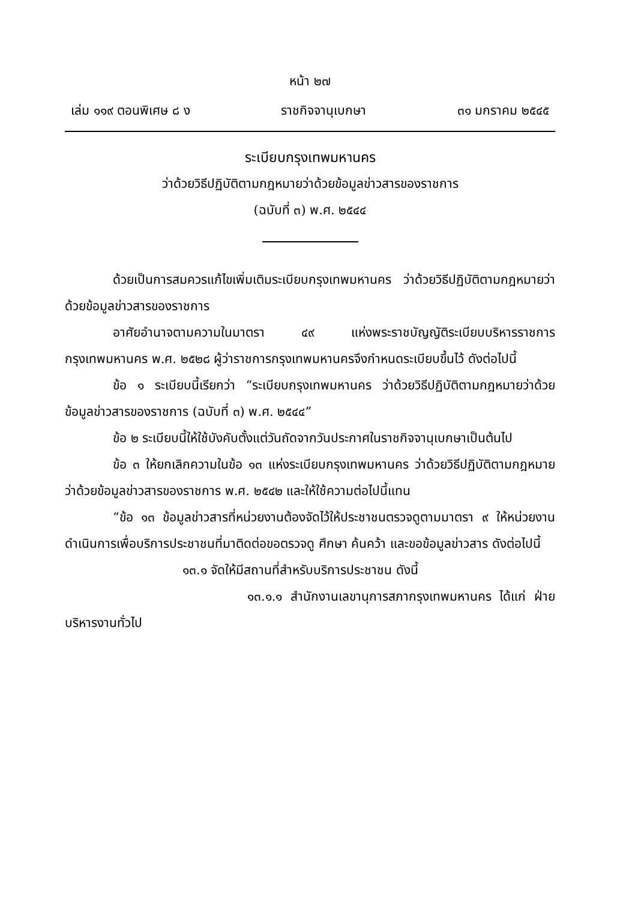หน้า ๒๗
เล่ม ๑๑๙ ตอนพิเศษ ๘ ง ราชกิจจานุเบกษา ๓๑ มกราคม ๒๕๔๕
ระเบียบกรุงเทพมหานคร
ว่าด้วยวิธีปฏิบัติตามกฎหมายว่าด้วยข้อมูลข่าวสารของราชการ
(ฉบับที่ ๓) พ.ศ. ๒๕๔๔
ด้วยเป็นการสมควรแก้ไขเพิ่มเติมระเบียบกรุงเทพมหานคร ว่าด้วยวิธีปฏิบัติตามกฎหมายว่าด้วยข้อมูลข่าวสารของราชการ
อาศัยอำนาจตามความในมาตรา ๔๙ แห่งพระราชบัญญัติระเบียบบริหารราชการกรุงเทพมหานคร พ.ศ. ๒๕๒๘ ผู้ว่าราชการกรุงเทพมหานครจึงกำหนดระเบียบขึ้นไว้ ดังต่อไปนี้
ข้อ ๑ ระเบียบนี้เรียกว่า “ระเบียบกรุงเทพมหานคร ว่าด้วยวิธีปฏิบัติตามกฎหมายว่าด้วยข้อมูลข่าวสารของราชการ (ฉบับที่ ๓) พ.ศ. ๒๕๔๔”
ข้อ ๒ ระเบียบนี้ให้ใช้บังคับตั้งแต่วันถัดจากวันประกาศในราชกิจจานุเบกษาเป็นต้นไป
ข้อ ๓ ให้ยกเลิกความในข้อ ๑๓ แห่งระเบียบกรุงเทพมหานคร ว่าด้วยวิธีปฏิบัติตามกฎหมายว่าด้วยข้อมูลข่าวสารของราชการ พ.ศ. ๒๕๔๒ และให้ใช้ความต่อไปนี้แทน
“ข้อ ๑๓ ข้อมูลข่าวสารที่หน่วยงานต้องจัดไว้ให้ประชาชนตรวจดูตามมาตรา ๙ ให้หน่วยงานดำเนินการเพื่อบริการประชาชนที่มาติดต่อขอตรวจดู ศึกษา ค้นคว้า และขอข้อมูลข่าวสาร ดังต่อไปนี้
๑๓.๑ จัดให้มีสถานที่สำหรับบริการประชาชน ดังนี้
๑๓.๑.๑ สำนักงานเลขานุการสภากรุงเทพมหานคร ได้แก่ ฝ่ายบริหารงานทั่วไป